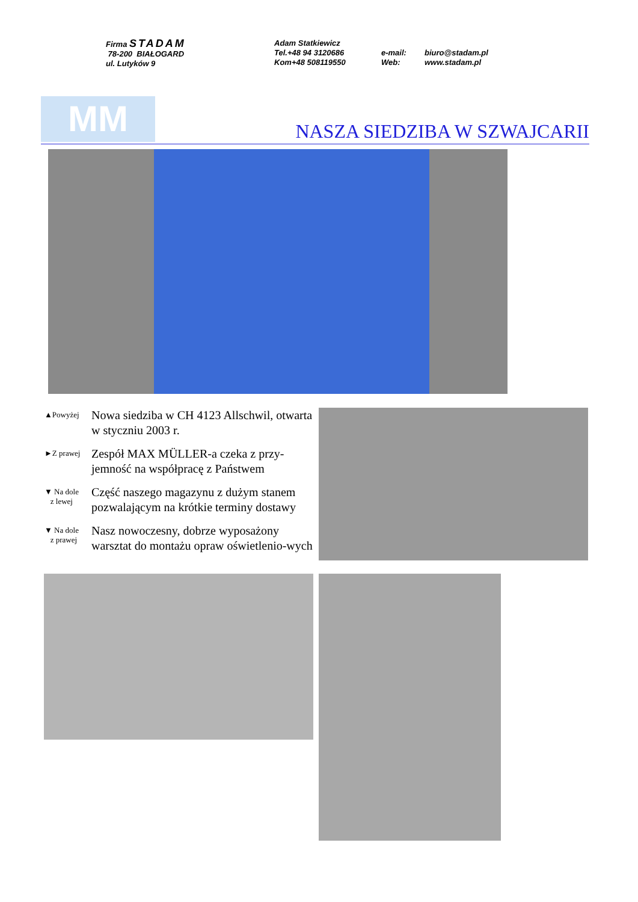Firma STADAM
78-200 BIAŁOGARD
ul. Lutyków 9
Adam Statkiewicz
Tel.+48 94 3120686
Kom+48 508119550
e-mail:
Web:
biuro@stadam.pl
www.stadam.pl
MM NASZA SIEDZIBA W SZWAJCARII
▲Powyżej
Nowa siedziba w CH 4123 Allschwil, otwarta w styczniu 2003 r.
►Z prawej
Zespół MAX MÜLLER-a czeka z przy-jemność na współpracę z Państwem
▼ Na dole
z lewej
Część naszego magazynu z dużym stanem pozwalającym na krótkie terminy dostawy
▼ Na dole
z prawej
Nasz nowoczesny, dobrze wyposażony warsztat do montażu opraw oświetlenio-wych